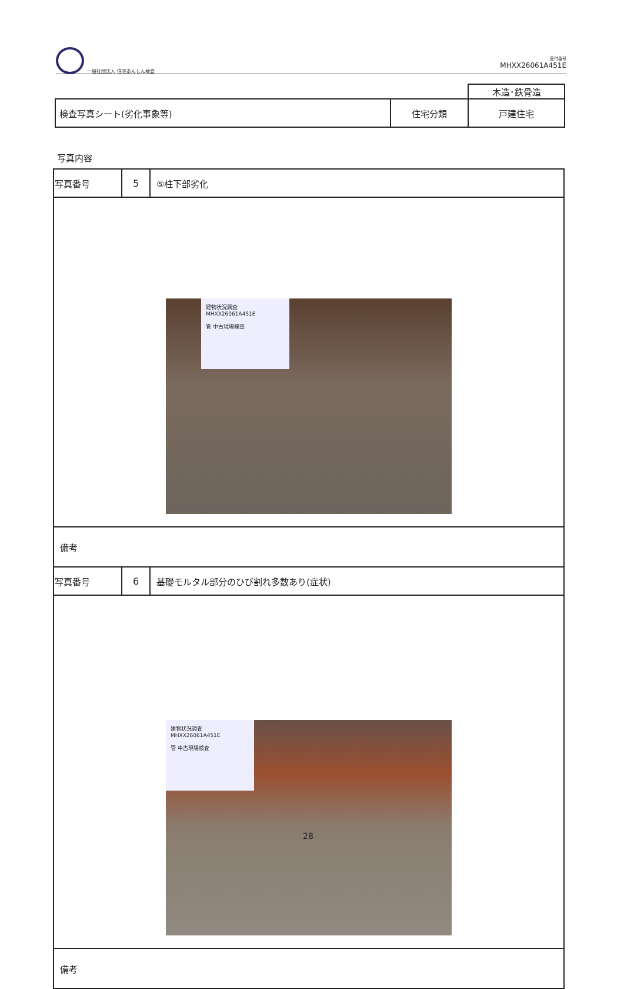一般社団法人 住宅あんしん検査
受付番号
MHXX26061A451E
| | | 木造･鉄骨造 |
| 検査写真シート(劣化事象等) | 住宅分類 | 戸建住宅 |
写真内容
| 写真番号 | 5 | ⑤柱下部劣化 |
| 建物状況調査 MHXX26061A451E 管 中古現場検査 | | |
| 備考 | | |
| 写真番号 | 6 | 基礎モルタル部分のひび割れ多数あり(症状) |
| 建物状況調査 MHXX26061A451E 管 中古現場検査 | | |
| 備考 | | |
28